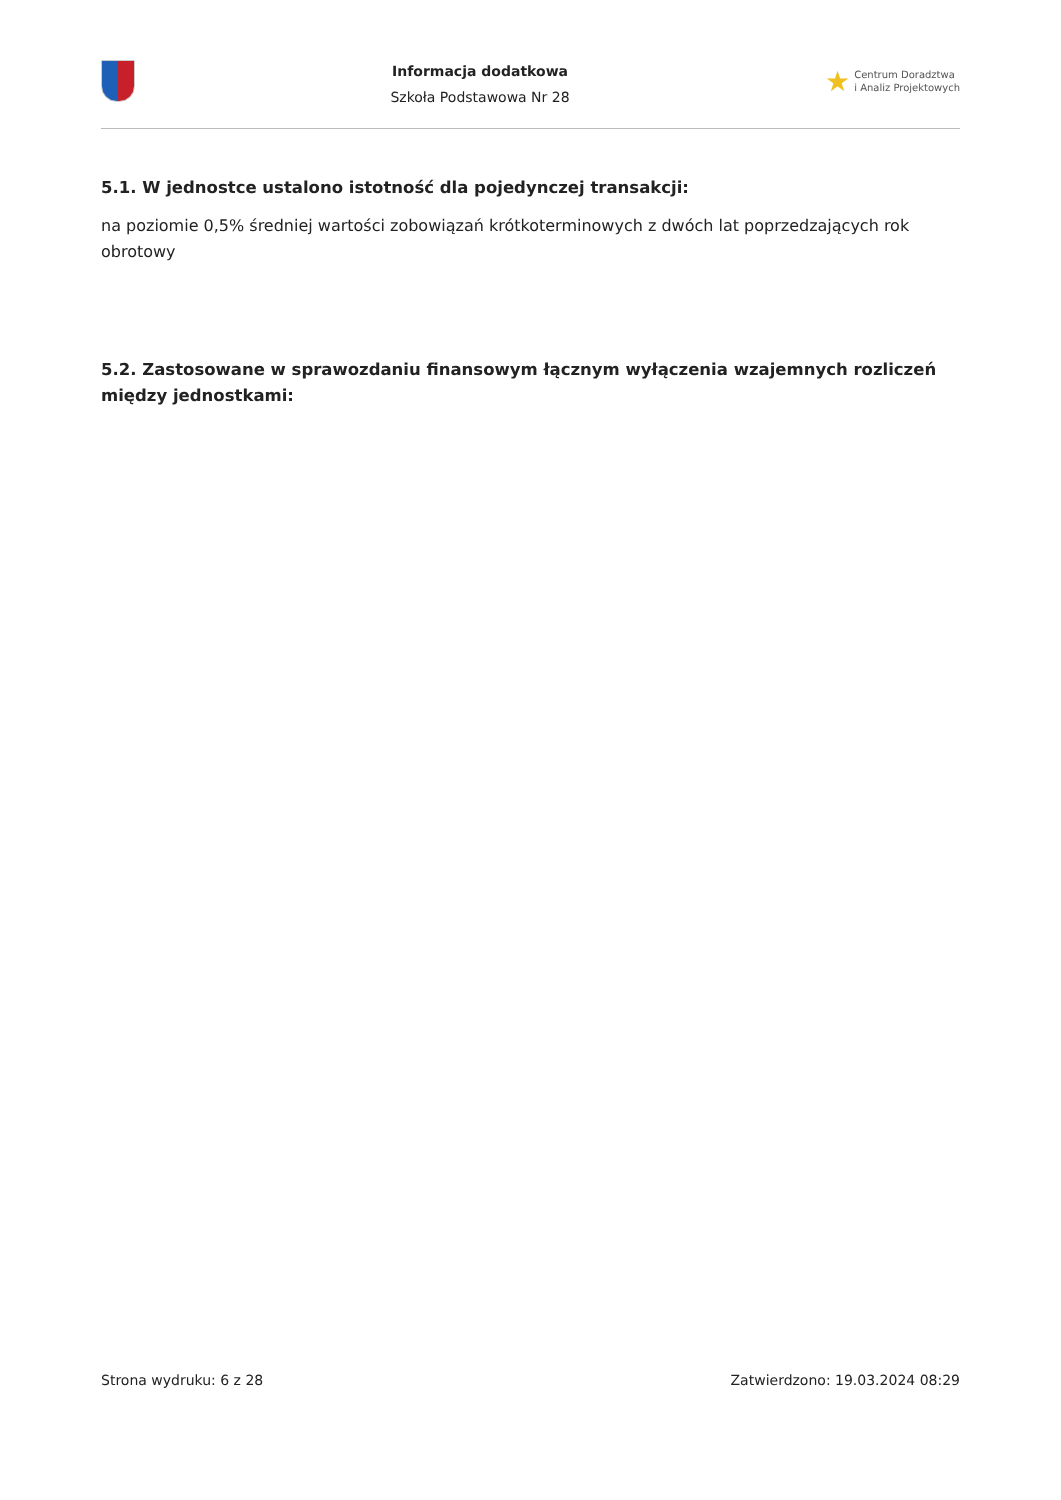Informacja dodatkowa
Szkoła Podstawowa Nr 28
★ Centrum Doradztwa
i Analiz Projektowych
5.1. W jednostce ustalono istotność dla pojedynczej transakcji:
na poziomie 0,5% średniej wartości zobowiązań krótkoterminowych z dwóch lat poprzedzających rok obrotowy
5.2. Zastosowane w sprawozdaniu finansowym łącznym wyłączenia wzajemnych rozliczeń między jednostkami:
Strona wydruku: 6 z 28 Zatwierdzono: 19.03.2024 08:29